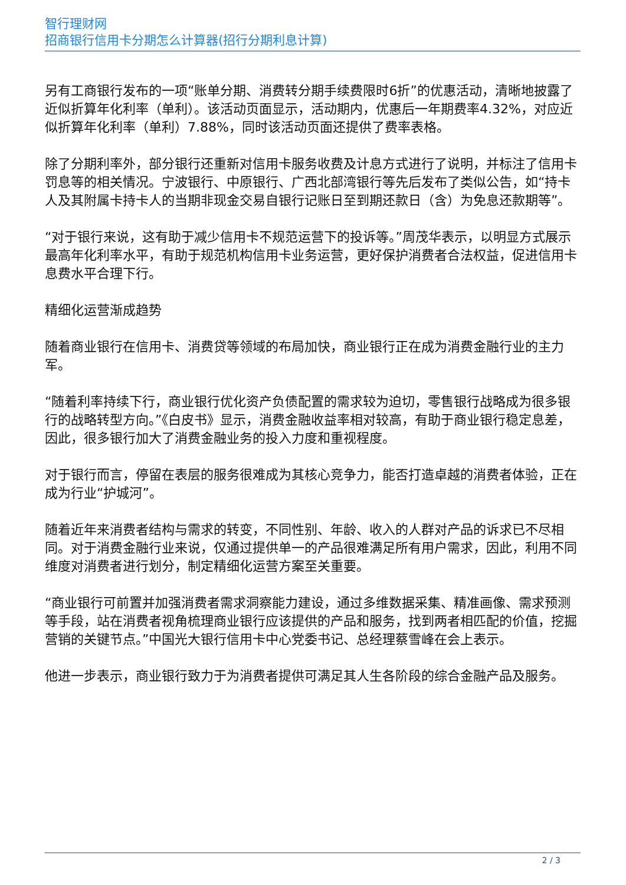智行理财网
招商银行信用卡分期怎么计算器(招行分期利息计算)
另有工商银行发布的一项“账单分期、消费转分期手续费限时6折”的优惠活动，清晰地披露了近似折算年化利率（单利）。该活动页面显示，活动期内，优惠后一年期费率4.32%，对应近似折算年化利率（单利）7.88%，同时该活动页面还提供了费率表格。
除了分期利率外，部分银行还重新对信用卡服务收费及计息方式进行了说明，并标注了信用卡罚息等的相关情况。宁波银行、中原银行、广西北部湾银行等先后发布了类似公告，如“持卡人及其附属卡持卡人的当期非现金交易自银行记账日至到期还款日（含）为免息还款期等”。
“对于银行来说，这有助于减少信用卡不规范运营下的投诉等。”周茂华表示，以明显方式展示最高年化利率水平，有助于规范机构信用卡业务运营，更好保护消费者合法权益，促进信用卡息费水平合理下行。
精细化运营渐成趋势
随着商业银行在信用卡、消费贷等领域的布局加快，商业银行正在成为消费金融行业的主力军。
“随着利率持续下行，商业银行优化资产负债配置的需求较为迫切，零售银行战略成为很多银行的战略转型方向。”《白皮书》显示，消费金融收益率相对较高，有助于商业银行稳定息差，因此，很多银行加大了消费金融业务的投入力度和重视程度。
对于银行而言，停留在表层的服务很难成为其核心竞争力，能否打造卓越的消费者体验，正在成为行业“护城河”。
随着近年来消费者结构与需求的转变，不同性别、年龄、收入的人群对产品的诉求已不尽相同。对于消费金融行业来说，仅通过提供单一的产品很难满足所有用户需求，因此，利用不同维度对消费者进行划分，制定精细化运营方案至关重要。
“商业银行可前置并加强消费者需求洞察能力建设，通过多维数据采集、精准画像、需求预测等手段，站在消费者视角梳理商业银行应该提供的产品和服务，找到两者相匹配的价值，挖掘营销的关键节点。”中国光大银行信用卡中心党委书记、总经理蔡雪峰在会上表示。
他进一步表示，商业银行致力于为消费者提供可满足其人生各阶段的综合金融产品及服务。
2 / 3